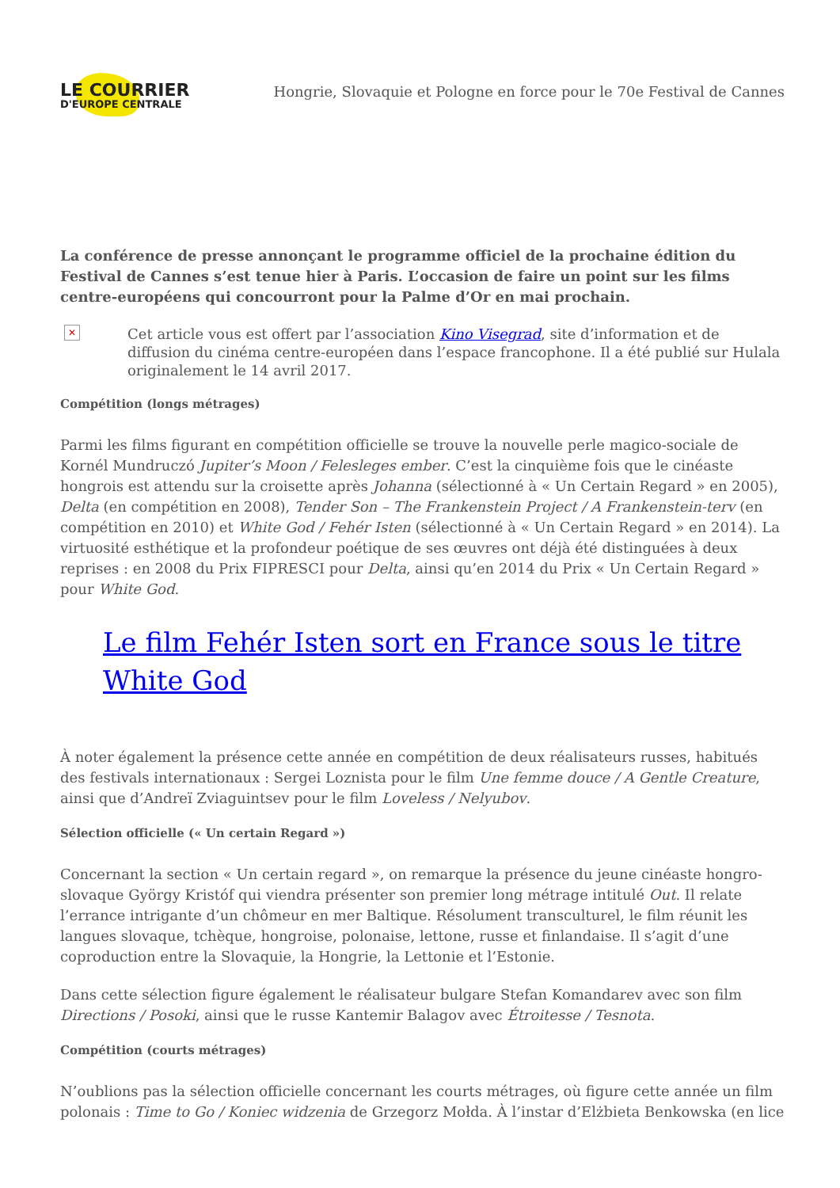LE COURRIER
D'EUROPE CENTRALE
Hongrie, Slovaquie et Pologne en force pour le 70e Festival de Cannes
La conférence de presse annonçant le programme officiel de la prochaine édition du Festival de Cannes s’est tenue hier à Paris. L’occasion de faire un point sur les films centre-européens qui concourront pour la Palme d’Or en mai prochain.
✕
Cet article vous est offert par l’association Kino Visegrad, site d’information et de diffusion du cinéma centre-européen dans l’espace francophone. Il a été publié sur Hulala originalement le 14 avril 2017.
Compétition (longs métrages)
Parmi les films figurant en compétition officielle se trouve la nouvelle perle magico-sociale de Kornél Mundruczó Jupiter’s Moon / Felesleges ember. C’est la cinquième fois que le cinéaste hongrois est attendu sur la croisette après Johanna (sélectionné à « Un Certain Regard » en 2005), Delta (en compétition en 2008), Tender Son – The Frankenstein Project / A Frankenstein-terv (en compétition en 2010) et White God / Fehér Isten (sélectionné à « Un Certain Regard » en 2014). La virtuosité esthétique et la profondeur poétique de ses œuvres ont déjà été distinguées à deux reprises : en 2008 du Prix FIPRESCI pour Delta, ainsi qu’en 2014 du Prix « Un Certain Regard » pour White God.
Le film Fehér Isten sort en France sous le titre White God
À noter également la présence cette année en compétition de deux réalisateurs russes, habitués des festivals internationaux : Sergei Loznista pour le film Une femme douce / A Gentle Creature, ainsi que d’Andreï Zviaguintsev pour le film Loveless / Nelyubov.
Sélection officielle (« Un certain Regard »)
Concernant la section « Un certain regard », on remarque la présence du jeune cinéaste hongro-slovaque György Kristóf qui viendra présenter son premier long métrage intitulé Out. Il relate l’errance intrigante d’un chômeur en mer Baltique. Résolument transculturel, le film réunit les langues slovaque, tchèque, hongroise, polonaise, lettone, russe et finlandaise. Il s’agit d’une coproduction entre la Slovaquie, la Hongrie, la Lettonie et l’Estonie.
Dans cette sélection figure également le réalisateur bulgare Stefan Komandarev avec son film Directions / Posoki, ainsi que le russe Kantemir Balagov avec Étroitesse / Tesnota.
Compétition (courts métrages)
N’oublions pas la sélection officielle concernant les courts métrages, où figure cette année un film polonais : Time to Go / Koniec widzenia de Grzegorz Mołda. À l’instar d’Elżbieta Benkowska (en lice